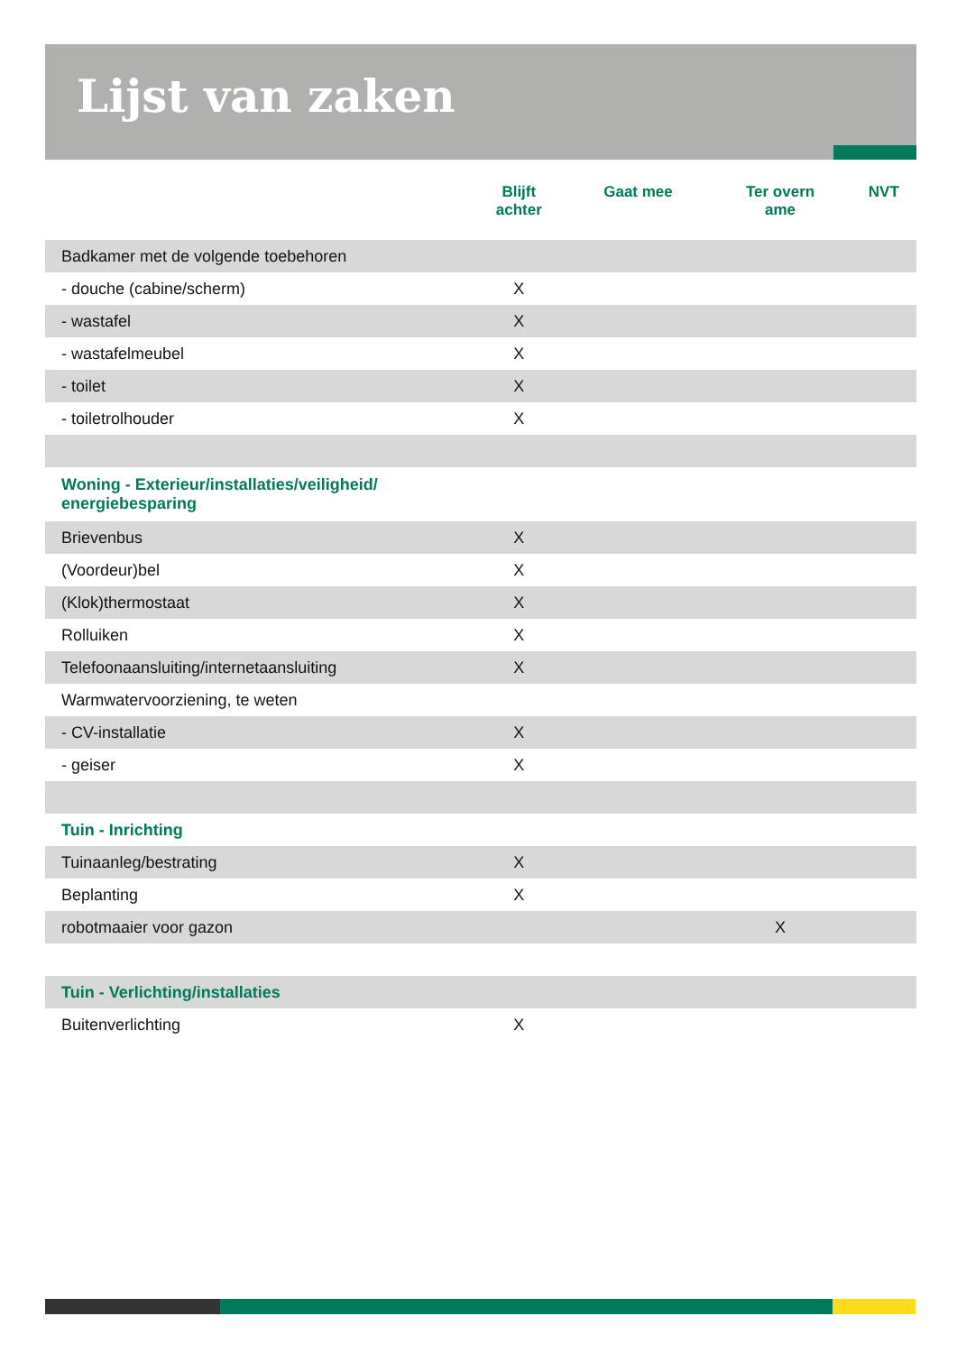Lijst van zaken
| | Blijft achter | Gaat mee | Ter overn ame | NVT |
| --- | --- | --- | --- | --- |
| Badkamer met de volgende toebehoren | | | | |
| - douche (cabine/scherm) | X | | | |
| - wastafel | X | | | |
| - wastafelmeubel | X | | | |
| - toilet | X | | | |
| - toiletrolhouder | X | | | |
| Woning - Exterieur/installaties/veiligheid/ energiebesparing | | | | |
| Brievenbus | X | | | |
| (Voordeur)bel | X | | | |
| (Klok)thermostaat | X | | | |
| Rolluiken | X | | | |
| Telefoonaansluiting/internetaansluiting | X | | | |
| Warmwatervoorziening, te weten | | | | |
| - CV-installatie | X | | | |
| - geiser | X | | | |
| Tuin - Inrichting | | | | |
| Tuinaanleg/bestrating | X | | | |
| Beplanting | X | | | |
| robotmaaier voor gazon | | | X | |
| Tuin - Verlichting/installaties | | | | |
| Buitenverlichting | X | | | |